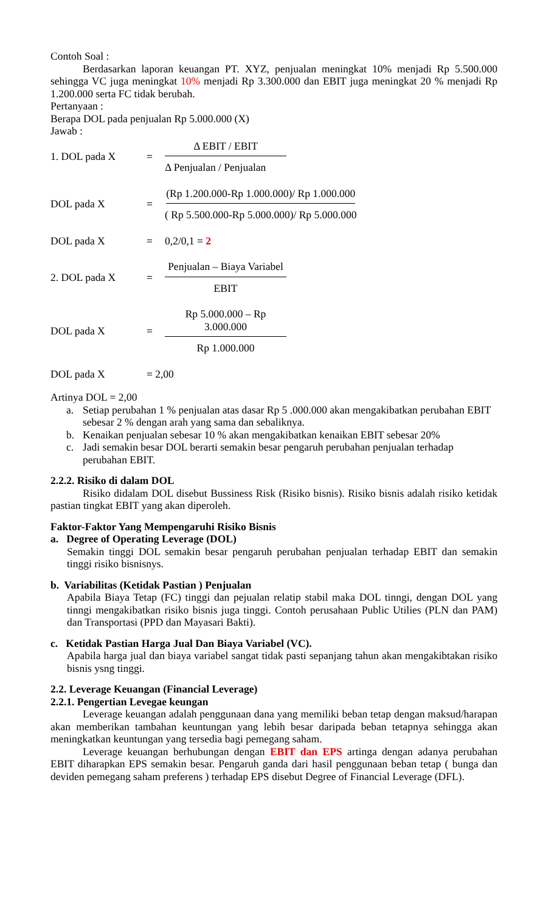Contoh Soal :
Berdasarkan laporan keuangan PT. XYZ, penjualan meningkat 10% menjadi Rp 5.500.000 sehingga VC juga meningkat 10% menjadi Rp 3.300.000 dan EBIT juga meningkat 20 % menjadi Rp 1.200.000 serta FC tidak berubah.
Pertanyaan :
Berapa DOL pada penjualan Rp 5.000.000 (X)
Jawab :
1. DOL pada X =
Δ EBIT / EBIT
Δ Penjualan / Penjualan
DOL pada X =
(Rp 1.200.000-Rp 1.000.000)/ Rp 1.000.000
( Rp 5.500.000-Rp 5.000.000)/ Rp 5.000.000
DOL pada X = 0,2/0,1 = 2
2. DOL pada X =
Penjualan – Biaya Variabel
EBIT
DOL pada X =
Rp 5.000.000 – Rp 3.000.000
Rp 1.000.000
DOL pada X = 2,00
Artinya DOL = 2,00
a. Setiap perubahan 1 % penjualan atas dasar Rp 5 .000.000 akan mengakibatkan perubahan EBIT sebesar 2 % dengan arah yang sama dan sebaliknya.
b. Kenaikan penjualan sebesar 10 % akan mengakibatkan kenaikan EBIT sebesar 20%
c. Jadi semakin besar DOL berarti semakin besar pengaruh perubahan penjualan terhadap perubahan EBIT.
2.2.2. Risiko di dalam DOL
Risiko didalam DOL disebut Bussiness Risk (Risiko bisnis). Risiko bisnis adalah risiko ketidak pastian tingkat EBIT yang akan diperoleh.
Faktor-Faktor Yang Mempengaruhi Risiko Bisnis
a. Degree of Operating Leverage (DOL)
Semakin tinggi DOL semakin besar pengaruh perubahan penjualan terhadap EBIT dan semakin tinggi risiko bisnisnys.
b. Variabilitas (Ketidak Pastian ) Penjualan
Apabila Biaya Tetap (FC) tinggi dan pejualan relatip stabil maka DOL tinngi, dengan DOL yang tinngi mengakibatkan risiko bisnis juga tinggi. Contoh perusahaan Public Utilies (PLN dan PAM) dan Transportasi (PPD dan Mayasari Bakti).
c. Ketidak Pastian Harga Jual Dan Biaya Variabel (VC).
Apabila harga jual dan biaya variabel sangat tidak pasti sepanjang tahun akan mengakibtakan risiko bisnis ysng tinggi.
2.2. Leverage Keuangan (Financial Leverage)
2.2.1. Pengertian Levegae keungan
Leverage keuangan adalah penggunaan dana yang memiliki beban tetap dengan maksud/harapan akan memberikan tambahan keuntungan yang lebih besar daripada beban tetapnya sehingga akan meningkatkan keuntungan yang tersedia bagi pemegang saham.
Leverage keuangan berhubungan dengan EBIT dan EPS artinga dengan adanya perubahan EBIT diharapkan EPS semakin besar. Pengaruh ganda dari hasil penggunaan beban tetap ( bunga dan deviden pemegang saham preferens ) terhadap EPS disebut Degree of Financial Leverage (DFL).